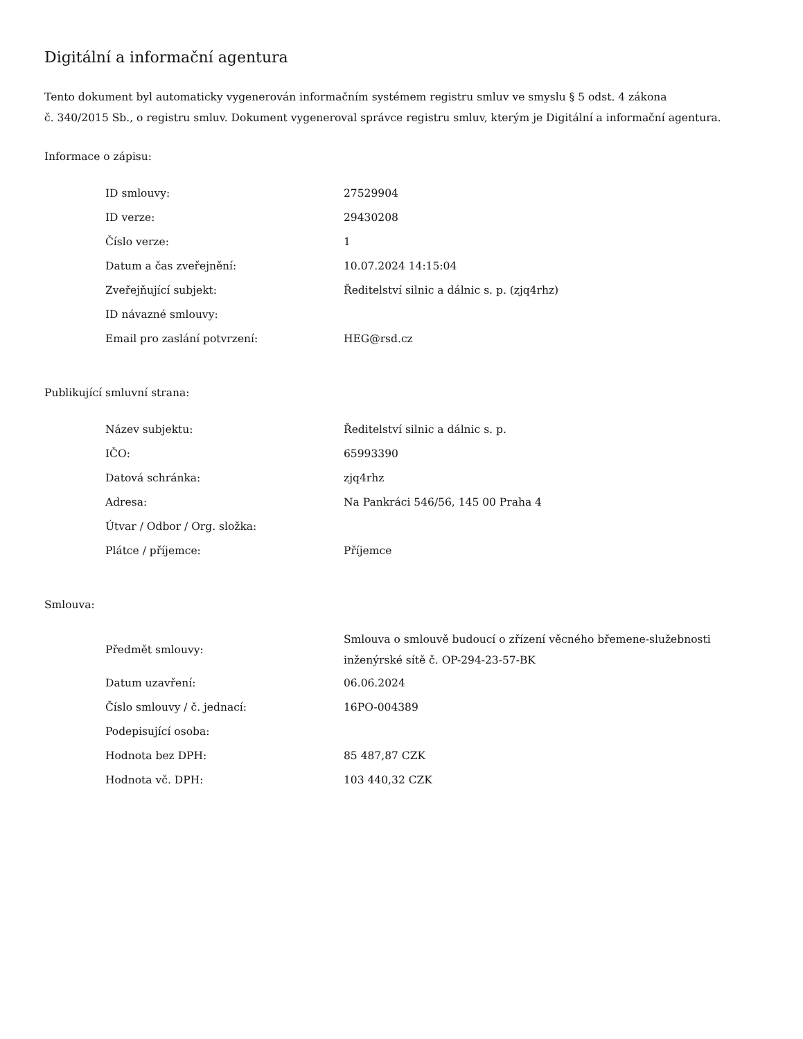Digitální a informační agentura
Tento dokument byl automaticky vygenerován informačním systémem registru smluv ve smyslu § 5 odst. 4 zákona
č. 340/2015 Sb., o registru smluv. Dokument vygeneroval správce registru smluv, kterým je Digitální a informační agentura.
Informace o zápisu:
| ID smlouvy: | 27529904 |
| ID verze: | 29430208 |
| Číslo verze: | 1 |
| Datum a čas zveřejnění: | 10.07.2024 14:15:04 |
| Zveřejňující subjekt: | Ředitelství silnic a dálnic s. p. (zjq4rhz) |
| ID návazné smlouvy: | |
| Email pro zaslání potvrzení: | HEG@rsd.cz |
Publikující smluvní strana:
| Název subjektu: | Ředitelství silnic a dálnic s. p. |
| IČO: | 65993390 |
| Datová schránka: | zjq4rhz |
| Adresa: | Na Pankráci 546/56, 145 00 Praha 4 |
| Útvar / Odbor / Org. složka: | |
| Plátce / příjemce: | Příjemce |
Smlouva:
| Předmět smlouvy: | Smlouva o smlouvě budoucí o zřízení věcného břemene-služebnosti inženýrské sítě č. OP-294-23-57-BK |
| Datum uzavření: | 06.06.2024 |
| Číslo smlouvy / č. jednací: | 16PO-004389 |
| Podepisující osoba: | |
| Hodnota bez DPH: | 85 487,87 CZK |
| Hodnota vč. DPH: | 103 440,32 CZK |